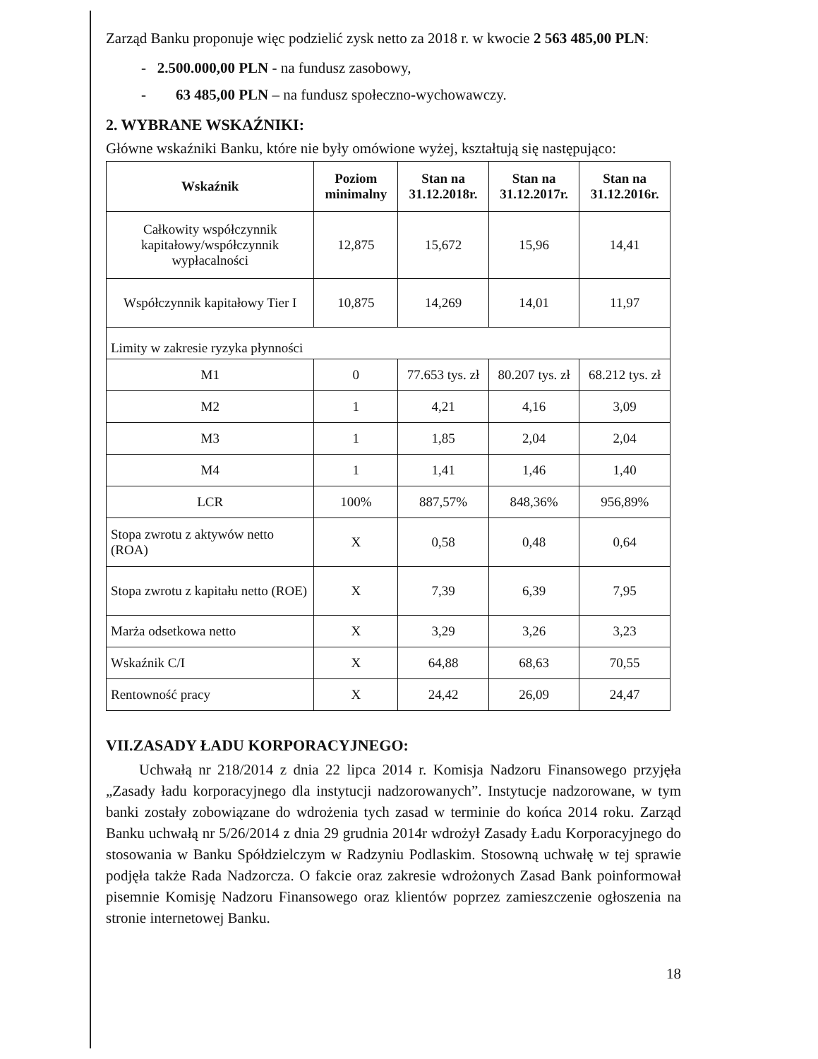Zarząd Banku proponuje więc podzielić zysk netto za 2018 r. w kwocie 2 563 485,00 PLN:
- 2.500.000,00 PLN - na fundusz zasobowy,
- 63 485,00 PLN – na fundusz społeczno-wychowawczy.
2. WYBRANE WSKAŹNIKI:
Główne wskaźniki Banku, które nie były omówione wyżej, kształtują się następująco:
| Wskaźnik | Poziom minimalny | Stan na 31.12.2018r. | Stan na 31.12.2017r. | Stan na 31.12.2016r. |
| --- | --- | --- | --- | --- |
| Całkowity współczynnik kapitałowy/współczynnik wypłacalności | 12,875 | 15,672 | 15,96 | 14,41 |
| Współczynnik kapitałowy Tier I | 10,875 | 14,269 | 14,01 | 11,97 |
| Limity w zakresie ryzyka płynności | | | | |
| M1 | 0 | 77.653 tys. zł | 80.207 tys. zł | 68.212 tys. zł |
| M2 | 1 | 4,21 | 4,16 | 3,09 |
| M3 | 1 | 1,85 | 2,04 | 2,04 |
| M4 | 1 | 1,41 | 1,46 | 1,40 |
| LCR | 100% | 887,57% | 848,36% | 956,89% |
| Stopa zwrotu z aktywów netto (ROA) | X | 0,58 | 0,48 | 0,64 |
| Stopa zwrotu z kapitału netto (ROE) | X | 7,39 | 6,39 | 7,95 |
| Marża odsetkowa netto | X | 3,29 | 3,26 | 3,23 |
| Wskaźnik C/I | X | 64,88 | 68,63 | 70,55 |
| Rentowność pracy | X | 24,42 | 26,09 | 24,47 |
VII.ZASADY ŁADU KORPORACYJNEGO:
Uchwałą nr 218/2014 z dnia 22 lipca 2014 r. Komisja Nadzoru Finansowego przyjęła „Zasady ładu korporacyjnego dla instytucji nadzorowanych”. Instytucje nadzorowane, w tym banki zostały zobowiązane do wdrożenia tych zasad w terminie do końca 2014 roku. Zarząd Banku uchwałą nr 5/26/2014 z dnia 29 grudnia 2014r wdrożył Zasady Ładu Korporacyjnego do stosowania w Banku Spółdzielczym w Radzyniu Podlaskim. Stosowną uchwałę w tej sprawie podjęła także Rada Nadzorcza. O fakcie oraz zakresie wdrożonych Zasad Bank poinformował pisemnie Komisję Nadzoru Finansowego oraz klientów poprzez zamieszczenie ogłoszenia na stronie internetowej Banku.
18